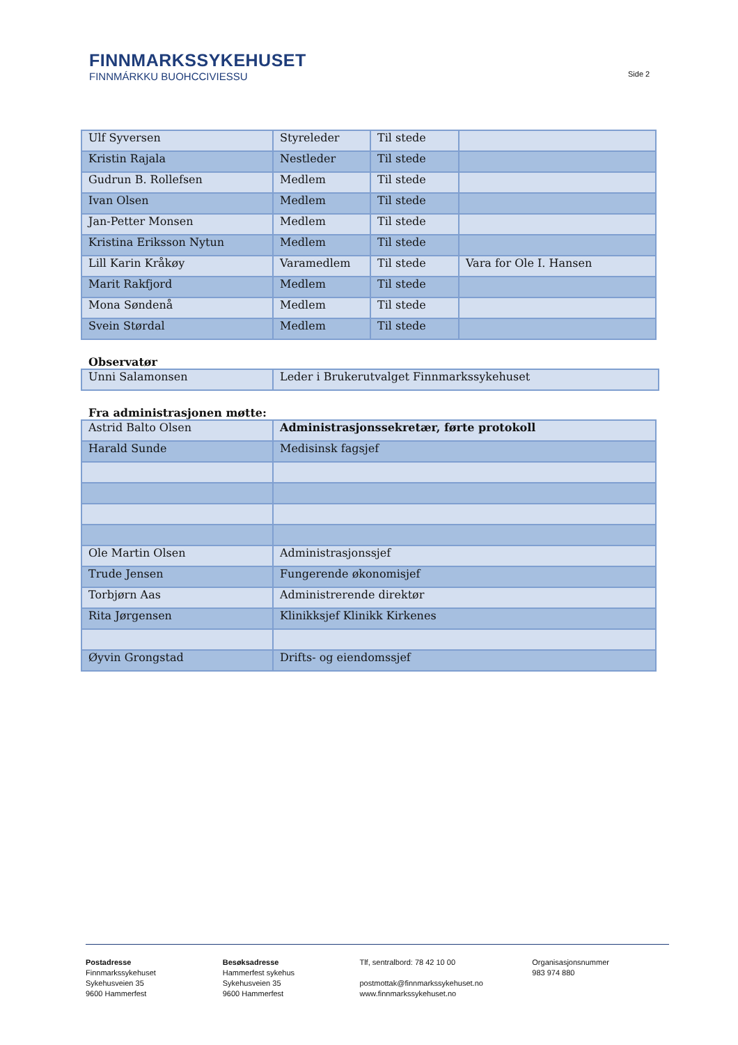FINNMARKSSYKEHUSET
FINNMÁRKKU BUOHCCIVIESSU
Side 2
| Ulf Syversen | Styreleder | Til stede | |
| Kristin Rajala | Nestleder | Til stede | |
| Gudrun B. Rollefsen | Medlem | Til stede | |
| Ivan Olsen | Medlem | Til stede | |
| Jan-Petter Monsen | Medlem | Til stede | |
| Kristina Eriksson Nytun | Medlem | Til stede | |
| Lill Karin Kråkøy | Varamedlem | Til stede | Vara for Ole I. Hansen |
| Marit Rakfjord | Medlem | Til stede | |
| Mona Søndenå | Medlem | Til stede | |
| Svein Størdal | Medlem | Til stede | |
Observatør
| Unni Salamonsen | Leder i Brukerutvalget Finnmarkssykehuset |
Fra administrasjonen møtte:
| Astrid Balto Olsen | Administrasjonssekretær, førte protokoll |
| Harald Sunde | Medisinsk fagsjef |
| Ole Martin Olsen | Administrasjonssjef |
| Trude Jensen | Fungerende økonomisjef |
| Torbjørn Aas | Administrerende direktør |
| Rita Jørgensen | Klinikksjef Klinikk Kirkenes |
| Øyvin Grongstad | Drifts- og eiendomssjef |
Postadresse
Finnmarkssykehuset
Sykehusveien 35
9600 Hammerfest
Besøksadresse
Hammerfest sykehus
Sykehusveien 35
9600 Hammerfest
Tlf, sentralbord: 78 42 10 00
postmottak@finnmarkssykehuset.no
www.finnmarkssykehuset.no
Organisasjonsnummer
983 974 880